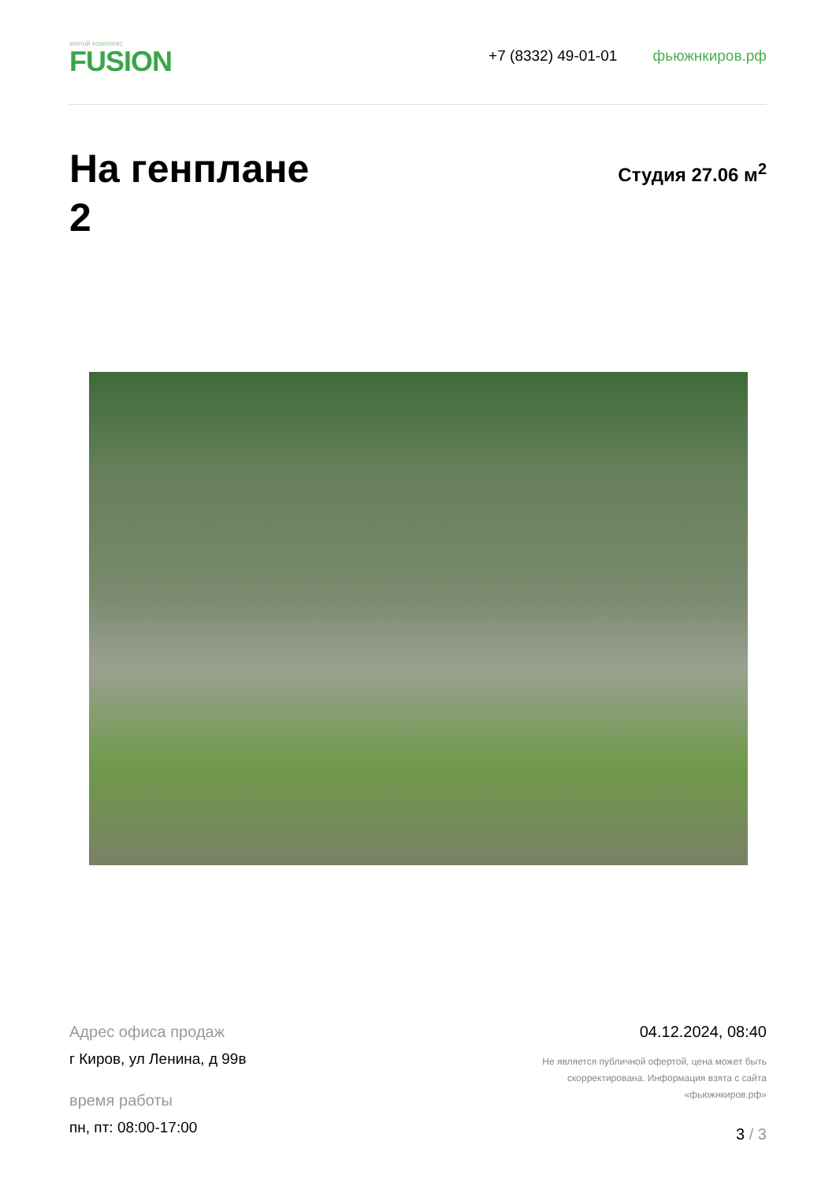жилой комплекс
FUSION
+7 (8332) 49-01-01 фьюжнкиров.рф
На генплане
2
Студия 27.06 м<sup>2</sup>
Адрес офиса продаж
г Киров, ул Ленина, д 99в
время работы
пн, пт: 08:00-17:00
04.12.2024, 08:40
Не является публичной офертой, цена может быть
скорректирована. Информация взята с сайта
«фьюжнкиров.рф»
3 / 3